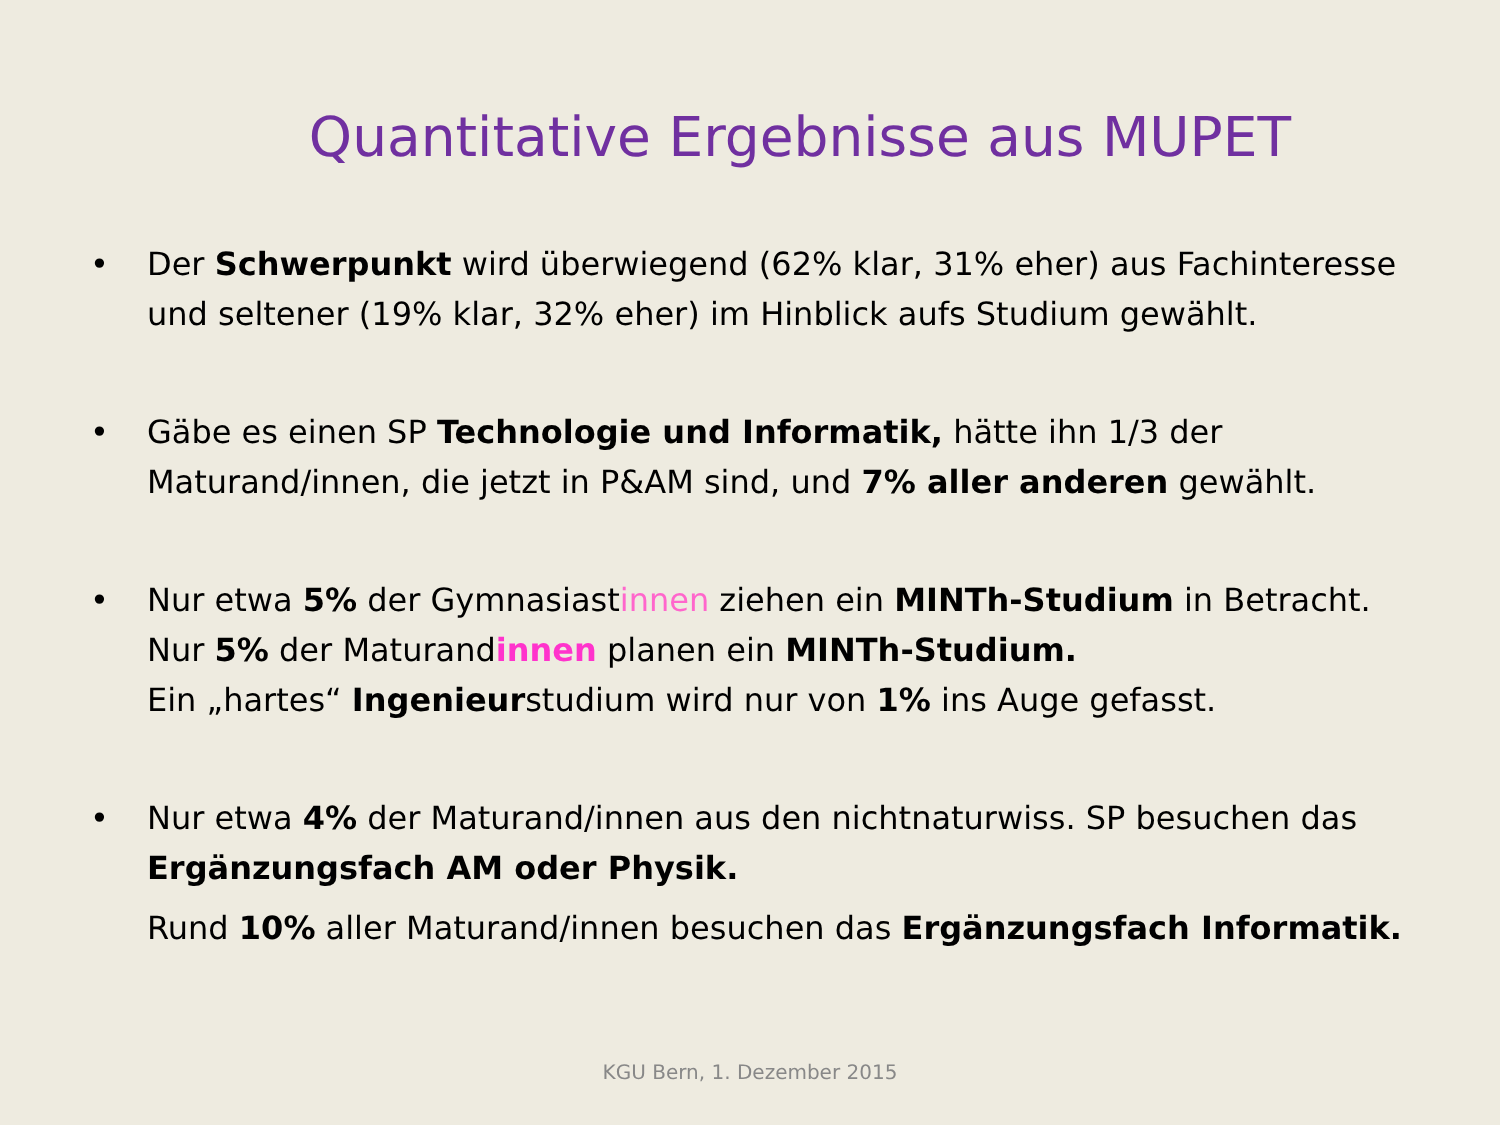Quantitative Ergebnisse aus MUPET
• Der Schwerpunkt wird überwiegend (62% klar, 31% eher) aus Fachinteresse und seltener (19% klar, 32% eher) im Hinblick aufs Studium gewählt.
• Gäbe es einen SP Technologie und Informatik, hätte ihn 1/3 der Maturand/innen, die jetzt in P&AM sind, und 7% aller anderen gewählt.
• Nur etwa 5% der Gymnasiastinnen ziehen ein MINTh-Studium in Betracht.
Nur 5% der Maturandinnen planen ein MINTh-Studium.
Ein „hartes“ Ingenieurstudium wird nur von 1% ins Auge gefasst.
• Nur etwa 4% der Maturand/innen aus den nichtnaturwiss. SP besuchen das Ergänzungsfach AM oder Physik.
Rund 10% aller Maturand/innen besuchen das Ergänzungsfach Informatik.
KGU Bern, 1. Dezember 2015